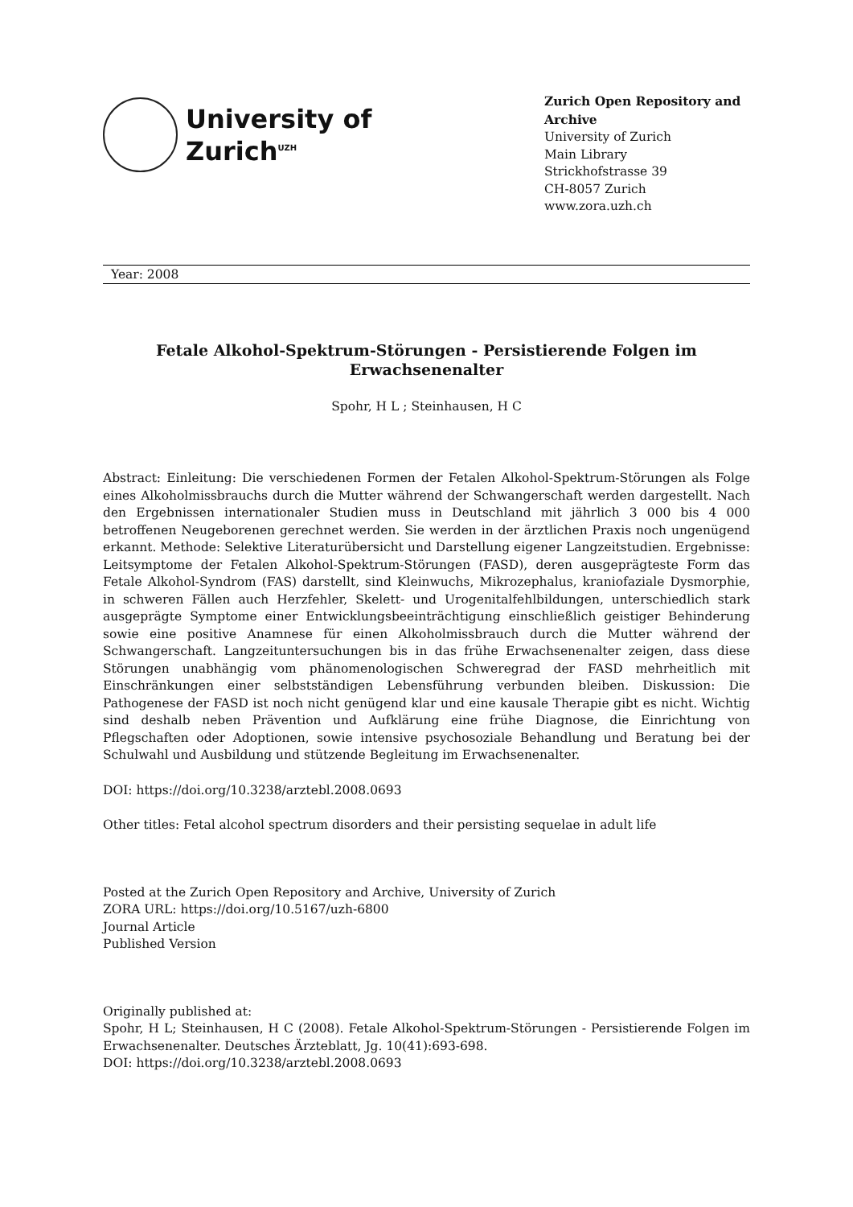University of
Zurich<sup>UZH</sup>
Zurich Open Repository and Archive
University of Zurich
Main Library
Strickhofstrasse 39
CH-8057 Zurich
www.zora.uzh.ch
Year: 2008
Fetale Alkohol-Spektrum-Störungen - Persistierende Folgen im Erwachsenenalter
Spohr, H L ; Steinhausen, H C
Abstract: Einleitung: Die verschiedenen Formen der Fetalen Alkohol-Spektrum-Störungen als Folge eines Alkoholmissbrauchs durch die Mutter während der Schwangerschaft werden dargestellt. Nach den Ergebnissen internationaler Studien muss in Deutschland mit jährlich 3 000 bis 4 000 betroffenen Neugeborenen gerechnet werden. Sie werden in der ärztlichen Praxis noch ungenügend erkannt. Methode: Selektive Literaturübersicht und Darstellung eigener Langzeitstudien. Ergebnisse: Leitsymptome der Fetalen Alkohol-Spektrum-Störungen (FASD), deren ausgeprägteste Form das Fetale Alkohol-Syndrom (FAS) darstellt, sind Kleinwuchs, Mikrozephalus, kraniofaziale Dysmorphie, in schweren Fällen auch Herzfehler, Skelett- und Urogenitalfehlbildungen, unterschiedlich stark ausgeprägte Symptome einer Entwicklungsbeeinträchtigung einschließlich geistiger Behinderung sowie eine positive Anamnese für einen Alkoholmissbrauch durch die Mutter während der Schwangerschaft. Langzeituntersuchungen bis in das frühe Erwachsenenalter zeigen, dass diese Störungen unabhängig vom phänomenologischen Schweregrad der FASD mehrheitlich mit Einschränkungen einer selbstständigen Lebensführung verbunden bleiben. Diskussion: Die Pathogenese der FASD ist noch nicht genügend klar und eine kausale Therapie gibt es nicht. Wichtig sind deshalb neben Prävention und Aufklärung eine frühe Diagnose, die Einrichtung von Pflegschaften oder Adoptionen, sowie intensive psychosoziale Behandlung und Beratung bei der Schulwahl und Ausbildung und stützende Begleitung im Erwachsenenalter.
DOI: https://doi.org/10.3238/arztebl.2008.0693
Other titles: Fetal alcohol spectrum disorders and their persisting sequelae in adult life
Posted at the Zurich Open Repository and Archive, University of Zurich
ZORA URL: https://doi.org/10.5167/uzh-6800
Journal Article
Published Version
Originally published at:
Spohr, H L; Steinhausen, H C (2008). Fetale Alkohol-Spektrum-Störungen - Persistierende Folgen im Erwachsenenalter. Deutsches Ärzteblatt, Jg. 10(41):693-698.
DOI: https://doi.org/10.3238/arztebl.2008.0693